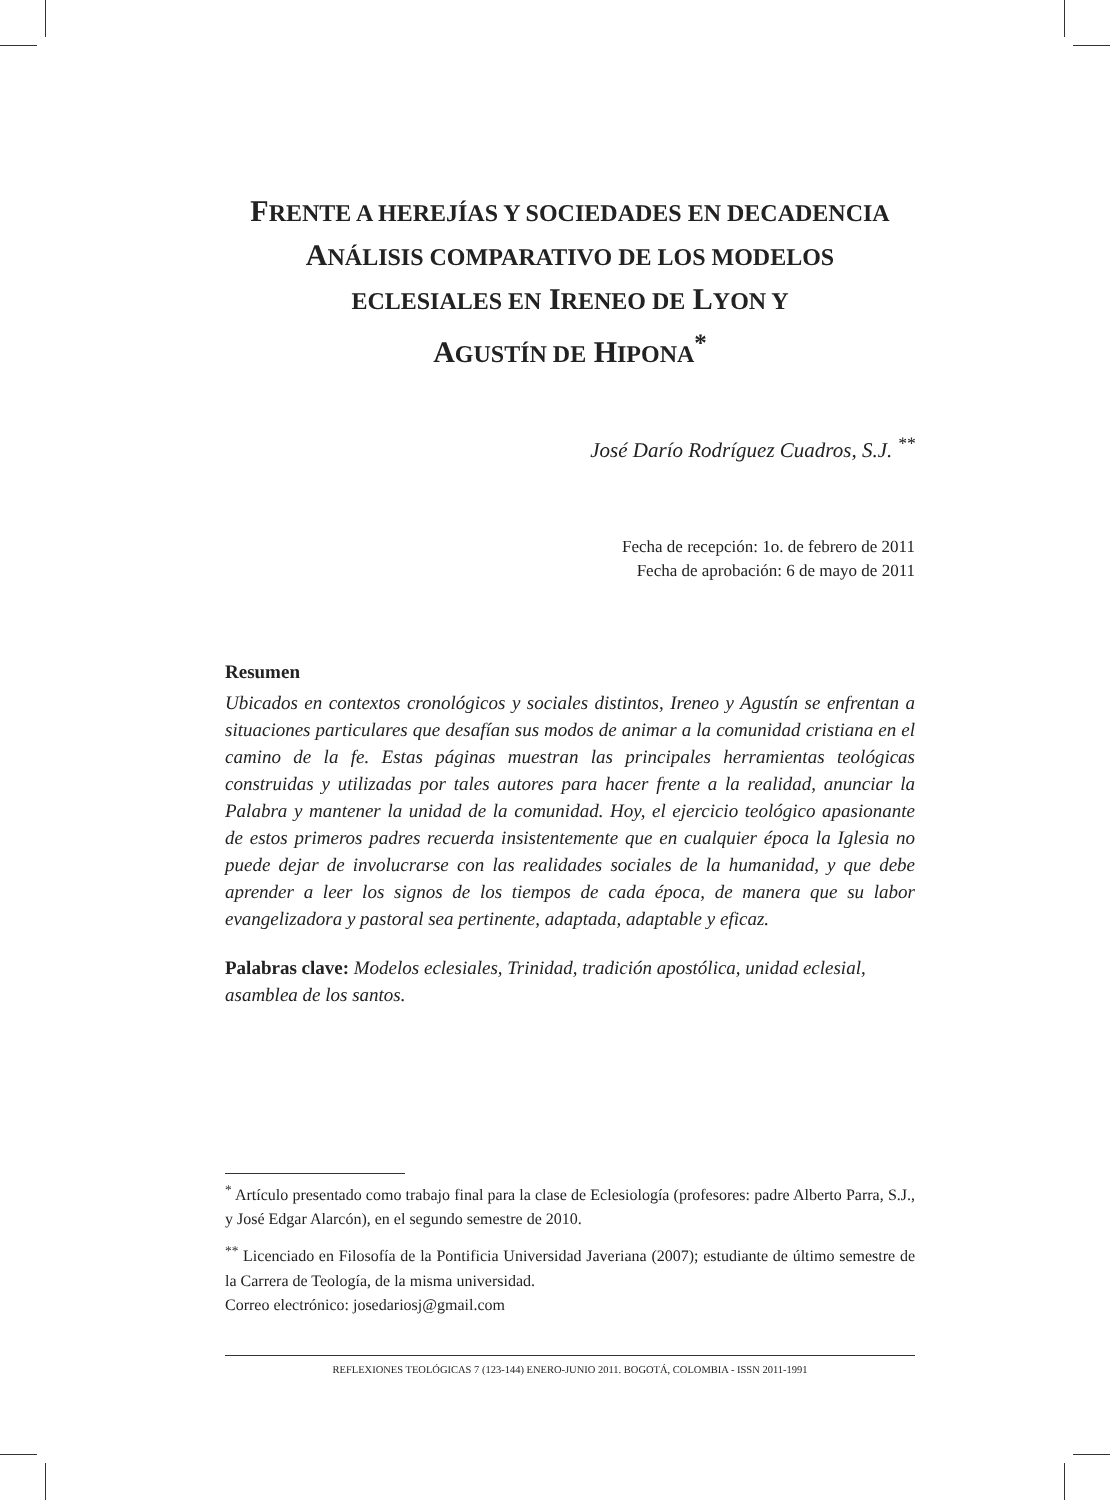FRENTE A HEREJÍAS Y SOCIEDADES EN DECADENCIA
ANÁLISIS COMPARATIVO DE LOS MODELOS
ECLESIALES EN IRENEO DE LYON Y
AGUSTÍN DE HIPONA<sup>*</sup>
José Darío Rodríguez Cuadros, S.J. <sup>**</sup>
Fecha de recepción: 1o. de febrero de 2011
Fecha de aprobación: 6 de mayo de 2011
Resumen
Ubicados en contextos cronológicos y sociales distintos, Ireneo y Agustín se enfrentan a situaciones particulares que desafían sus modos de animar a la comunidad cristiana en el camino de la fe. Estas páginas muestran las principales herramientas teológicas construidas y utilizadas por tales autores para hacer frente a la realidad, anunciar la Palabra y mantener la unidad de la comunidad. Hoy, el ejercicio teológico apasionante de estos primeros padres recuerda insistentemente que en cualquier época la Iglesia no puede dejar de involucrarse con las realidades sociales de la humanidad, y que debe aprender a leer los signos de los tiempos de cada época, de manera que su labor evangelizadora y pastoral sea pertinente, adaptada, adaptable y eficaz.
Palabras clave: Modelos eclesiales, Trinidad, tradición apostólica, unidad eclesial, asamblea de los santos.
<sup>*</sup> Artículo presentado como trabajo final para la clase de Eclesiología (profesores: padre Alberto Parra, S.J., y José Edgar Alarcón), en el segundo semestre de 2010.
<sup>**</sup> Licenciado en Filosofía de la Pontificia Universidad Javeriana (2007); estudiante de último semestre de la Carrera de Teología, de la misma universidad.
Correo electrónico: josedariosj@gmail.com
REFLEXIONES TEOLÓGICAS 7 (123-144) ENERO-JUNIO 2011. BOGOTÁ, COLOMBIA - ISSN 2011-1991